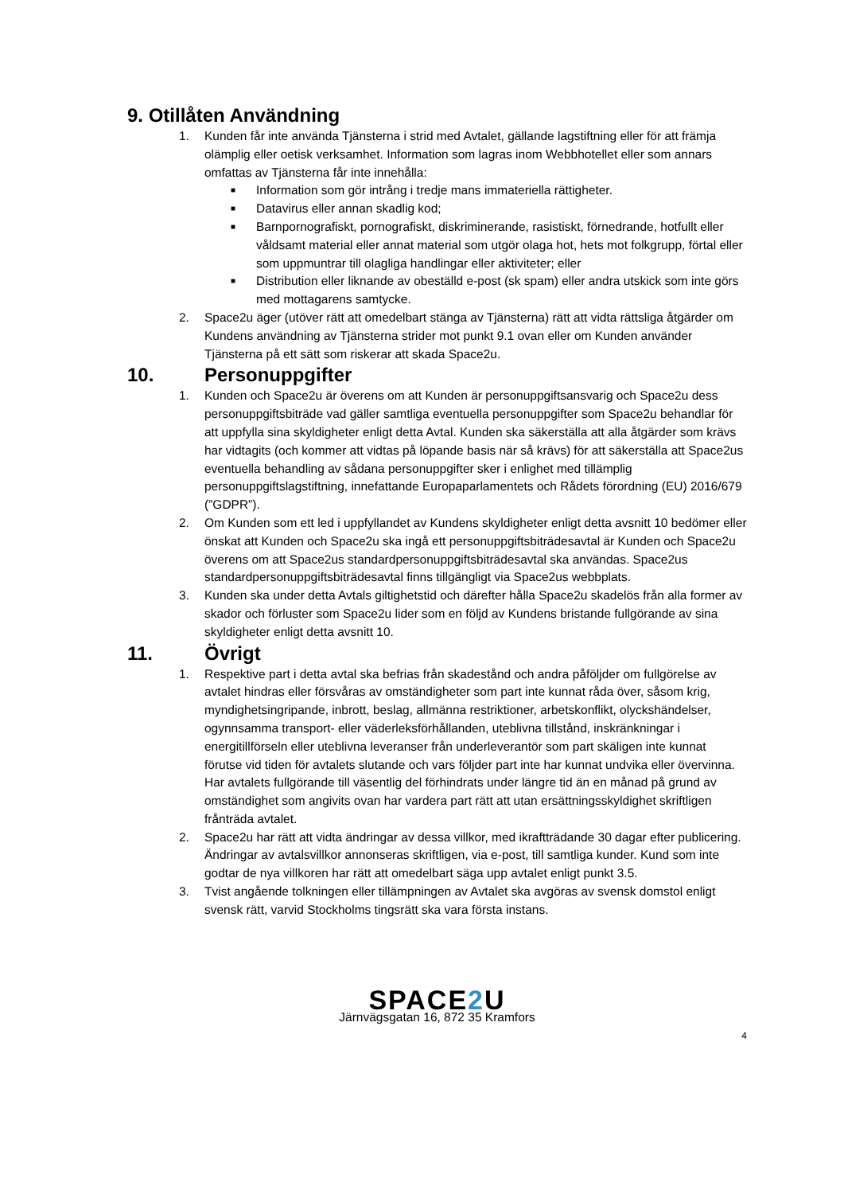9. Otillåten Användning
1. Kunden får inte använda Tjänsterna i strid med Avtalet, gällande lagstiftning eller för att främja olämplig eller oetisk verksamhet. Information som lagras inom Webbhotellet eller som annars omfattas av Tjänsterna får inte innehålla:
■
Information som gör intrång i tredje mans immateriella rättigheter.
■
Datavirus eller annan skadlig kod;
■
Barnpornografiskt, pornografiskt, diskriminerande, rasistiskt, förnedrande, hotfullt eller våldsamt material eller annat material som utgör olaga hot, hets mot folkgrupp, förtal eller som uppmuntrar till olagliga handlingar eller aktiviteter; eller
■
Distribution eller liknande av obeställd e-post (sk spam) eller andra utskick som inte görs med mottagarens samtycke.
2. Space2u äger (utöver rätt att omedelbart stänga av Tjänsterna) rätt att vidta rättsliga åtgärder om Kundens användning av Tjänsterna strider mot punkt 9.1 ovan eller om Kunden använder Tjänsterna på ett sätt som riskerar att skada Space2u.
10. Personuppgifter
1. Kunden och Space2u är överens om att Kunden är personuppgiftsansvarig och Space2u dess personuppgiftsbiträde vad gäller samtliga eventuella personuppgifter som Space2u behandlar för att uppfylla sina skyldigheter enligt detta Avtal. Kunden ska säkerställa att alla åtgärder som krävs har vidtagits (och kommer att vidtas på löpande basis när så krävs) för att säkerställa att Space2us eventuella behandling av sådana personuppgifter sker i enlighet med tillämplig personuppgiftslagstiftning, innefattande Europaparlamentets och Rådets förordning (EU) 2016/679 (”GDPR”).
2. Om Kunden som ett led i uppfyllandet av Kundens skyldigheter enligt detta avsnitt 10 bedömer eller önskat att Kunden och Space2u ska ingå ett personuppgiftsbiträdesavtal är Kunden och Space2u överens om att Space2us standardpersonuppgiftsbiträdesavtal ska användas. Space2us standardpersonuppgiftsbiträdesavtal finns tillgängligt via Space2us webbplats.
3. Kunden ska under detta Avtals giltighetstid och därefter hålla Space2u skadelös från alla former av skador och förluster som Space2u lider som en följd av Kundens bristande fullgörande av sina skyldigheter enligt detta avsnitt 10.
11. Övrigt
1. Respektive part i detta avtal ska befrias från skadestånd och andra påföljder om fullgörelse av avtalet hindras eller försvåras av omständigheter som part inte kunnat råda över, såsom krig, myndighetsingripande, inbrott, beslag, allmänna restriktioner, arbetskonflikt, olyckshändelser, ogynnsamma transport- eller väderleksförhållanden, uteblivna tillstånd, inskränkningar i energitillförseln eller uteblivna leveranser från underleverantör som part skäligen inte kunnat förutse vid tiden för avtalets slutande och vars följder part inte har kunnat undvika eller övervinna. Har avtalets fullgörande till väsentlig del förhindrats under längre tid än en månad på grund av omständighet som angivits ovan har vardera part rätt att utan ersättningsskyldighet skriftligen frånträda avtalet.
2. Space2u har rätt att vidta ändringar av dessa villkor, med ikraftträdande 30 dagar efter publicering. Ändringar av avtalsvillkor annonseras skriftligen, via e-post, till samtliga kunder. Kund som inte godtar de nya villkoren har rätt att omedelbart säga upp avtalet enligt punkt 3.5.
3. Tvist angående tolkningen eller tillämpningen av Avtalet ska avgöras av svensk domstol enligt svensk rätt, varvid Stockholms tingsrätt ska vara första instans.
SPACE2 U
Järnvägsgatan 16, 872 35 Kramfors
4